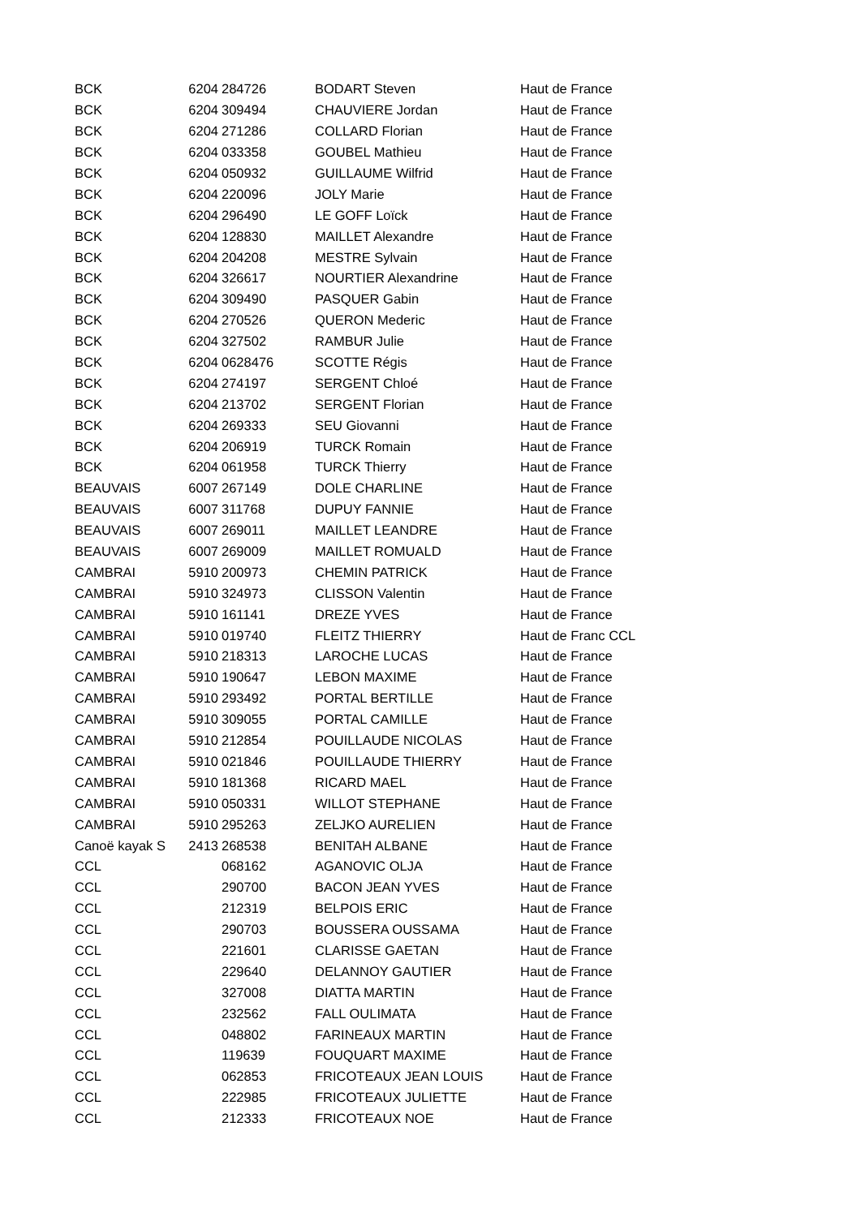| BCK | 6204 | 284726 | BODART Steven | Haut de France |
| BCK | 6204 | 309494 | CHAUVIERE Jordan | Haut de France |
| BCK | 6204 | 271286 | COLLARD Florian | Haut de France |
| BCK | 6204 | 033358 | GOUBEL Mathieu | Haut de France |
| BCK | 6204 | 050932 | GUILLAUME Wilfrid | Haut de France |
| BCK | 6204 | 220096 | JOLY Marie | Haut de France |
| BCK | 6204 | 296490 | LE GOFF Loïck | Haut de France |
| BCK | 6204 | 128830 | MAILLET Alexandre | Haut de France |
| BCK | 6204 | 204208 | MESTRE Sylvain | Haut de France |
| BCK | 6204 | 326617 | NOURTIER Alexandrine | Haut de France |
| BCK | 6204 | 309490 | PASQUER Gabin | Haut de France |
| BCK | 6204 | 270526 | QUERON Mederic | Haut de France |
| BCK | 6204 | 327502 | RAMBUR Julie | Haut de France |
| BCK | 6204 | 0628476 | SCOTTE Régis | Haut de France |
| BCK | 6204 | 274197 | SERGENT Chloé | Haut de France |
| BCK | 6204 | 213702 | SERGENT Florian | Haut de France |
| BCK | 6204 | 269333 | SEU Giovanni | Haut de France |
| BCK | 6204 | 206919 | TURCK Romain | Haut de France |
| BCK | 6204 | 061958 | TURCK Thierry | Haut de France |
| BEAUVAIS | 6007 | 267149 | DOLE CHARLINE | Haut de France |
| BEAUVAIS | 6007 | 311768 | DUPUY FANNIE | Haut de France |
| BEAUVAIS | 6007 | 269011 | MAILLET LEANDRE | Haut de France |
| BEAUVAIS | 6007 | 269009 | MAILLET ROMUALD | Haut de France |
| CAMBRAI | 5910 | 200973 | CHEMIN PATRICK | Haut de France |
| CAMBRAI | 5910 | 324973 | CLISSON Valentin | Haut de France |
| CAMBRAI | 5910 | 161141 | DREZE YVES | Haut de France |
| CAMBRAI | 5910 | 019740 | FLEITZ THIERRY | Haut de Franc CCL |
| CAMBRAI | 5910 | 218313 | LAROCHE LUCAS | Haut de France |
| CAMBRAI | 5910 | 190647 | LEBON MAXIME | Haut de France |
| CAMBRAI | 5910 | 293492 | PORTAL BERTILLE | Haut de France |
| CAMBRAI | 5910 | 309055 | PORTAL CAMILLE | Haut de France |
| CAMBRAI | 5910 | 212854 | POUILLAUDE NICOLAS | Haut de France |
| CAMBRAI | 5910 | 021846 | POUILLAUDE THIERRY | Haut de France |
| CAMBRAI | 5910 | 181368 | RICARD MAEL | Haut de France |
| CAMBRAI | 5910 | 050331 | WILLOT STEPHANE | Haut de France |
| CAMBRAI | 5910 | 295263 | ZELJKO AURELIEN | Haut de France |
| Canoë kayak S | 2413 | 268538 | BENITAH ALBANE | Haut de France |
| CCL | | 068162 | AGANOVIC OLJA | Haut de France |
| CCL | | 290700 | BACON JEAN YVES | Haut de France |
| CCL | | 212319 | BELPOIS ERIC | Haut de France |
| CCL | | 290703 | BOUSSERA OUSSAMA | Haut de France |
| CCL | | 221601 | CLARISSE GAETAN | Haut de France |
| CCL | | 229640 | DELANNOY GAUTIER | Haut de France |
| CCL | | 327008 | DIATTA MARTIN | Haut de France |
| CCL | | 232562 | FALL OULIMATA | Haut de France |
| CCL | | 048802 | FARINEAUX MARTIN | Haut de France |
| CCL | | 119639 | FOUQUART MAXIME | Haut de France |
| CCL | | 062853 | FRICOTEAUX JEAN LOUIS | Haut de France |
| CCL | | 222985 | FRICOTEAUX JULIETTE | Haut de France |
| CCL | | 212333 | FRICOTEAUX NOE | Haut de France |